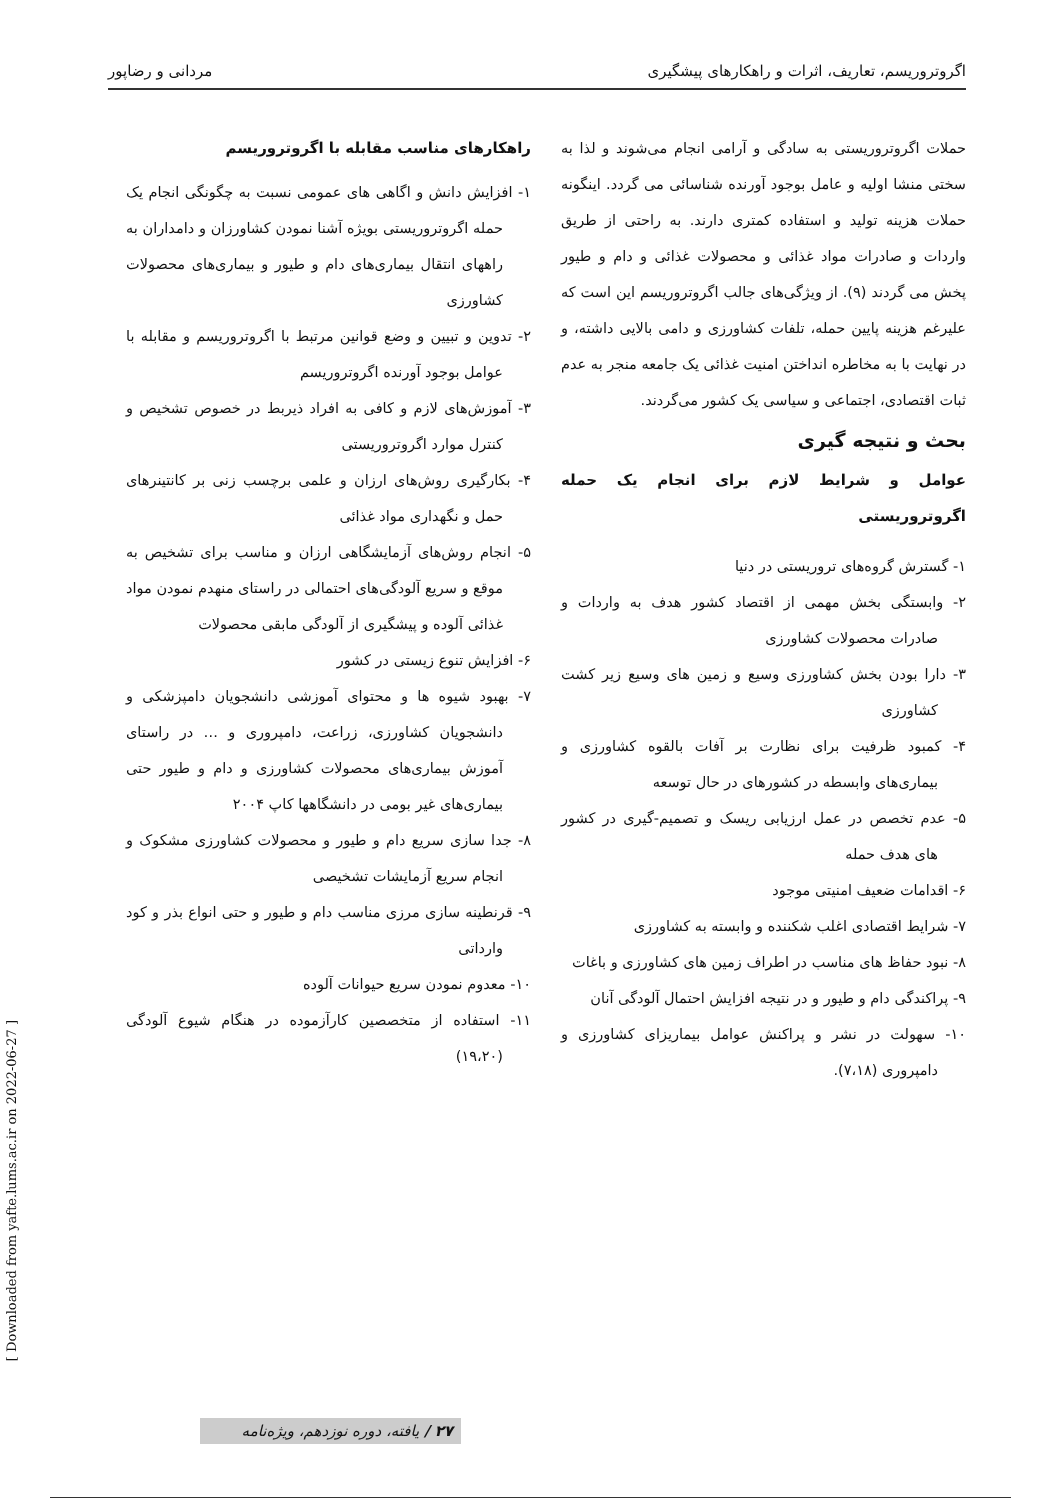اگروتروریسم، تعاریف، اثرات و راهکارهای پیشگیری مردانی و رضاپور
حملات اگروتروریستی به سادگی و آرامی انجام می‌شوند و لذا به سختی منشا اولیه و عامل بوجود آورنده شناسائی می گردد. اینگونه حملات هزینه تولید و استفاده کمتری دارند. به راحتی از طریق واردات و صادرات مواد غذائی و محصولات غذائی و دام و طیور پخش می گردند (۹). از ویژگی‌های جالب اگروتروریسم این است که علیرغم هزینه پایین حمله، تلفات کشاورزی و دامی بالایی داشته، و در نهایت با به مخاطره انداختن امنیت غذائی یک جامعه منجر به عدم ثبات اقتصادی، اجتماعی و سیاسی یک کشور می‌گردند.
بحث و نتیجه گیری
عوامل و شرایط لازم برای انجام یک حمله اگروتروریستی
۱- گسترش گروه‌های تروریستی در دنیا
۲- وابستگی بخش مهمی از اقتصاد کشور هدف به واردات و صادرات محصولات کشاورزی
۳- دارا بودن بخش کشاورزی وسیع و زمین های وسیع زیر کشت کشاورزی
۴- کمبود ظرفیت برای نظارت بر آفات بالقوه کشاورزی و بیماری‌های وابسطه در کشورهای در حال توسعه
۵- عدم تخصص در عمل ارزیابی ریسک و تصمیم-گیری در کشور های هدف حمله
۶- اقدامات ضعیف امنیتی موجود
۷- شرایط اقتصادی اغلب شکننده و وابسته به کشاورزی
۸- نبود حفاظ های مناسب در اطراف زمین های کشاورزی و باغات
۹- پراکندگی دام و طیور و در نتیجه افزایش احتمال آلودگی آنان
۱۰- سهولت در نشر و پراکنش عوامل بیماریزای کشاورزی و دامپروری (۷،۱۸).
راهکارهای مناسب مقابله با اگروتروریسم
۱- افزایش دانش و اگاهی های عمومی نسبت به چگونگی انجام یک حمله اگروتروریستی بویژه آشنا نمودن کشاورزان و دامداران به راههای انتقال بیماری‌های دام و طیور و بیماری‌های محصولات کشاورزی
۲- تدوین و تبیین و وضع قوانین مرتبط با اگروتروریسم و مقابله با عوامل بوجود آورنده اگروتروریسم
۳- آموزش‌های لازم و کافی به افراد ذیربط در خصوص تشخیص و کنترل موارد اگروتروریستی
۴- بکارگیری روش‌های ارزان و علمی برچسب زنی بر کانتینرهای حمل و نگهداری مواد غذائی
۵- انجام روش‌های آزمایشگاهی ارزان و مناسب برای تشخیص به موقع و سریع آلودگی‌های احتمالی در راستای منهدم نمودن مواد غذائی آلوده و پیشگیری از آلودگی مابقی محصولات
۶- افزایش تنوع زیستی در کشور
۷- بهبود شیوه ها و محتوای آموزشی دانشجویان دامپزشکی و دانشجویان کشاورزی، زراعت، دامپروری و … در راستای آموزش بیماری‌های محصولات کشاورزی و دام و طیور حتی بیماری‌های غیر بومی در دانشگاهها کاپ ۲۰۰۴
۸- جدا سازی سریع دام و طیور و محصولات کشاورزی مشکوک و انجام سریع آزمایشات تشخیصی
۹- قرنطینه سازی مرزی مناسب دام و طیور و حتی انواع بذر و کود وارداتی
۱۰- معدوم نمودن سریع حیوانات آلوده
۱۱- استفاده از متخصصین کارآزموده در هنگام شیوع آلودگی (۱۹،۲۰)
[ Downloaded from yafte.lums.ac.ir on 2022-06-27 ]
۲۷ / یافته، دوره نوزدهم، ویژه‌نامه